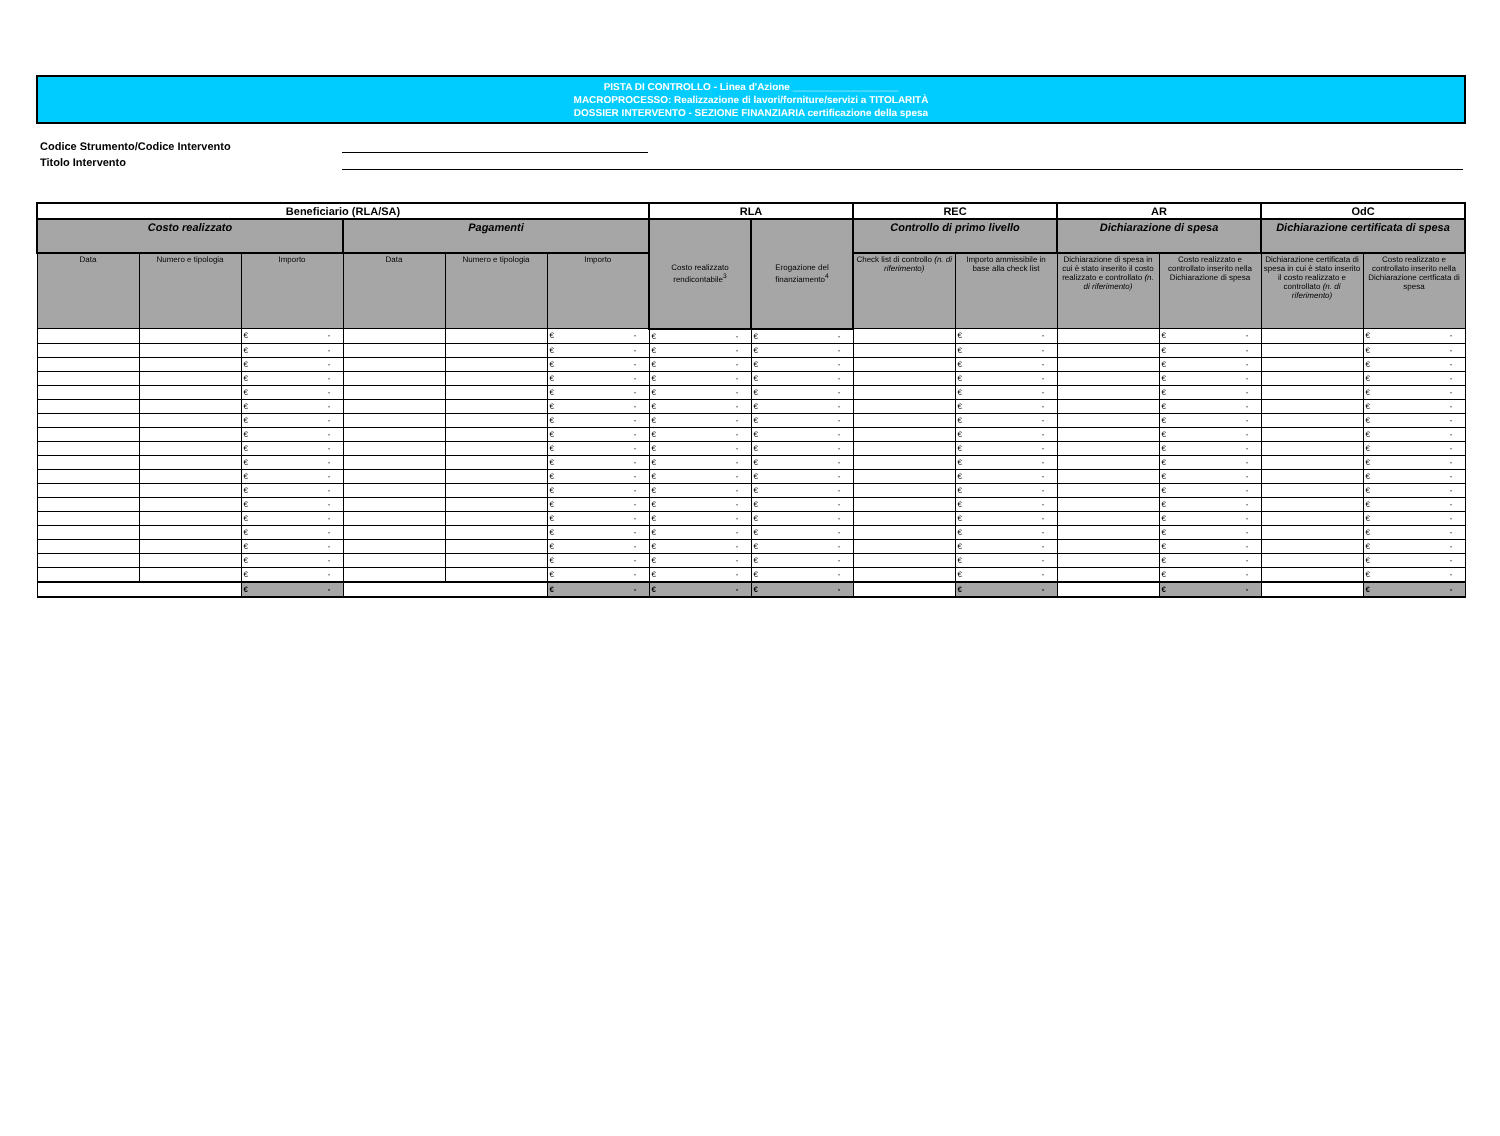PISTA DI CONTROLLO - Linea d'Azione ___________________
MACROPROCESSO: Realizzazione di lavori/forniture/servizi a TITOLARITÀ
DOSSIER INTERVENTO - SEZIONE FINANZIARIA certificazione della spesa
Codice Strumento/Codice Intervento
Titolo Intervento
| Beneficiario (RLA/SA) | | | | | | RLA | | REC | | AR | | OdC | |
| --- | --- | --- | --- | --- | --- | --- | --- | --- | --- | --- | --- | --- | --- |
| Costo realizzato | | | Pagamenti | | | Costo realizzato rendicontabile<sup>3</sup> | Erogazione del finanziamento<sup>4</sup> | Controllo di primo livello | | Dichiarazione di spesa | | Dichiarazione certificata di spesa | |
| Data | Numero e tipologia | Importo | Data | Numero e tipologia | Importo | | | Check list di controllo (n. di riferimento) | Importo ammissibile in base alla check list | Dichiarazione di spesa in cui è stato inserito il costo realizzato e controllato (n. di riferimento) | Costo realizzato e controllato inserito nella Dichiarazione di spesa | Dichiarazione certificata di spesa in cui è stato inserito il costo realizzato e controllato (n. di riferimento) | Costo realizzato e controllato inserito nella Dichiarazione certficata di spesa |
| | | € - | | | € - | € - | € - | | € - | | € - | | € - |
| | | € - | | | € - | € - | € - | | € - | | € - | | € - |
| | | € - | | | € - | € - | € - | | € - | | € - | | € - |
| | | € - | | | € - | € - | € - | | € - | | € - | | € - |
| | | € - | | | € - | € - | € - | | € - | | € - | | € - |
| | | € - | | | € - | € - | € - | | € - | | € - | | € - |
| | | € - | | | € - | € - | € - | | € - | | € - | | € - |
| | | € - | | | € - | € - | € - | | € - | | € - | | € - |
| | | € - | | | € - | € - | € - | | € - | | € - | | € - |
| | | € - | | | € - | € - | € - | | € - | | € - | | € - |
| | | € - | | | € - | € - | € - | | € - | | € - | | € - |
| | | € - | | | € - | € - | € - | | € - | | € - | | € - |
| | | € - | | | € - | € - | € - | | € - | | € - | | € - |
| | | € - | | | € - | € - | € - | | € - | | € - | | € - |
| | | € - | | | € - | € - | € - | | € - | | € - | | € - |
| | | € - | | | € - | € - | € - | | € - | | € - | | € - |
| | | € - | | | € - | € - | € - | | € - | | € - | | € - |
| | | € - | | | € - | € - | € - | | € - | | € - | | € - |
| | | € - | | | € - | € - | € - | | € - | | € - | | € - |